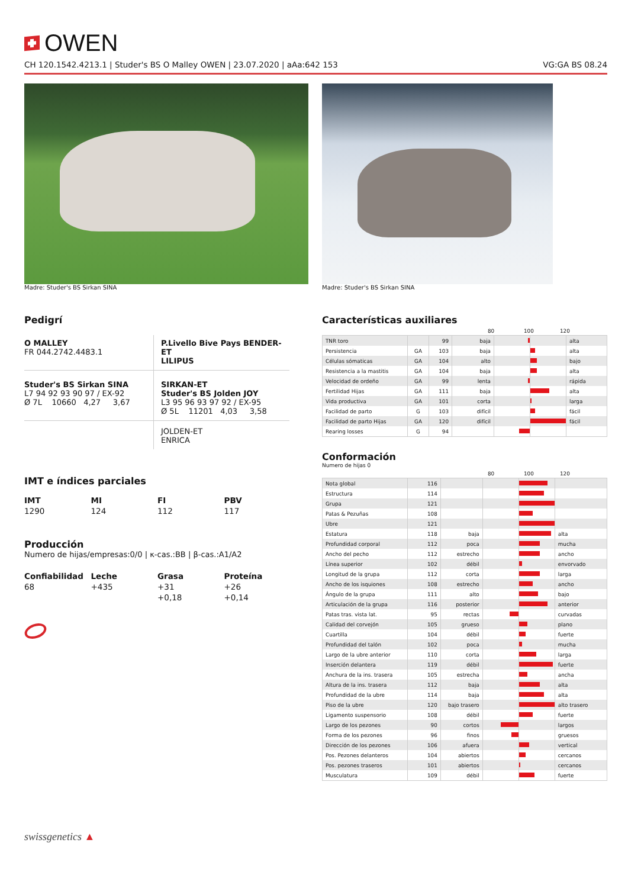OWEN
CH 120.1542.4213.1 | Studer's BS O Malley OWEN | 23.07.2020 | aAa:642 153 VG:GA BS 08.24
Madre: Studer's BS Sirkan SINA Madre: Studer's BS Sirkan SINA
Pedigrí
O MALLEY
FR 044.2742.4483.1
P.Livello Bive Pays BENDER-ET
LILIPUS
Studer's BS Sirkan SINA
L7 94 92 93 90 97 / EX-92
Ø 7L 10660 4,27 3,67
SIRKAN-ET
Studer's BS Jolden JOY
L3 95 96 93 97 92 / EX-95
Ø 5L 11201 4,03 3,58
JOLDEN-ET
ENRICA
IMT e índices parciales
IMT MI FI PBV 1290 124 112 117
Producción
Numero de hijas/empresas:0/0 | κ-cas.:BB | β-cas.:A1/A2
Confiabilidad Leche Grasa Proteína 68 +435 +31
+0,18 +26
+0,14
Características auxiliares
80 100 120
| TNR toro | | 99 | baja | | alta |
| Persistencia | GA | 103 | baja | | alta |
| Células sómaticas | GA | 104 | alto | | bajo |
| Resistencia a la mastitis | GA | 104 | baja | | alta |
| Velocidad de ordeño | GA | 99 | lenta | | rápida |
| Fertilidad Hijas | GA | 111 | baja | | alta |
| Vida productiva | GA | 101 | corta | | larga |
| Facilidad de parto | G | 103 | difícil | | fácil |
| Facilidad de parto Hijas | GA | 120 | difícil | | fácil |
| Rearing losses | G | 94 | | | |
Conformación
Numero de hijas 0
80 100 120
| Nota global | 116 | | | |
| Estructura | 114 | | | |
| Grupa | 121 | | | |
| Patas & Pezuñas | 108 | | | |
| Ubre | 121 | | | |
| Estatura | 118 | baja | | alta |
| Profundidad corporal | 112 | poca | | mucha |
| Ancho del pecho | 112 | estrecho | | ancho |
| Línea superior | 102 | débil | | envorvado |
| Longitud de la grupa | 112 | corta | | larga |
| Ancho de los isquiones | 108 | estrecho | | ancho |
| Ángulo de la grupa | 111 | alto | | bajo |
| Articulación de la grupa | 116 | posterior | | anterior |
| Patas tras. vista lat. | 95 | rectas | | curvadas |
| Calidad del corvejón | 105 | grueso | | plano |
| Cuartilla | 104 | débil | | fuerte |
| Profundidad del talón | 102 | poca | | mucha |
| Largo de la ubre anterior | 110 | corta | | larga |
| Inserción delantera | 119 | débil | | fuerte |
| Anchura de la ins. trasera | 105 | estrecha | | ancha |
| Altura de la ins. trasera | 112 | baja | | alta |
| Profundidad de la ubre | 114 | baja | | alta |
| Piso de la ubre | 120 | bajo trasero | | alto trasero |
| Ligamento suspensorio | 108 | débil | | fuerte |
| Largo de los pezones | 90 | cortos | | largos |
| Forma de los pezones | 96 | finos | | gruesos |
| Dirección de los pezones | 106 | afuera | | vertical |
| Pos. Pezones delanteros | 104 | abiertos | | cercanos |
| Pos. pezones traseros | 101 | abiertos | | cercanos |
| Musculatura | 109 | débil | | fuerte |
swissgenetics ▲